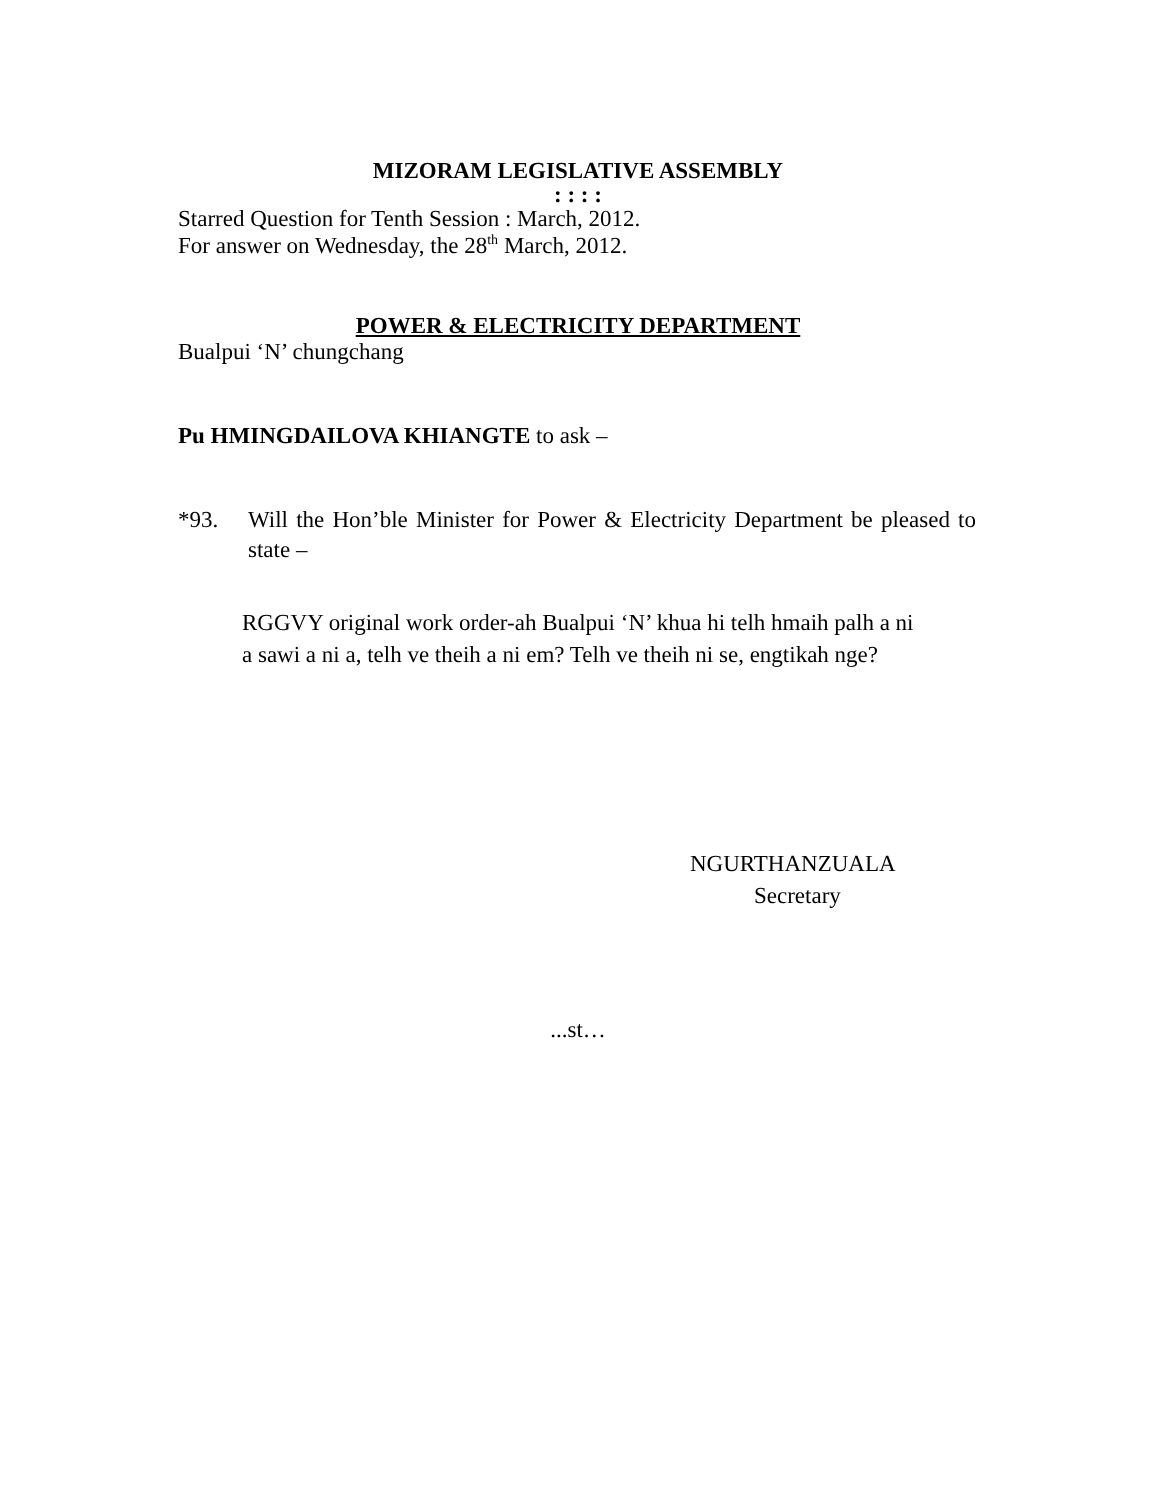MIZORAM LEGISLATIVE ASSEMBLY
: : : :
Starred Question for Tenth Session : March, 2012.
For answer on Wednesday, the 28<sup>th</sup> March, 2012.
POWER & ELECTRICITY DEPARTMENT
Bualpui ‘N’ chungchang
Pu HMINGDAILOVA KHIANGTE to ask –
*93. Will the Hon’ble Minister for Power & Electricity Department be pleased to state –
RGGVY original work order-ah Bualpui ‘N’ khua hi telh hmaih palh a ni
a sawi a ni a, telh ve theih a ni em? Telh ve theih ni se, engtikah nge?
NGURTHANZUALA
Secretary
...st…